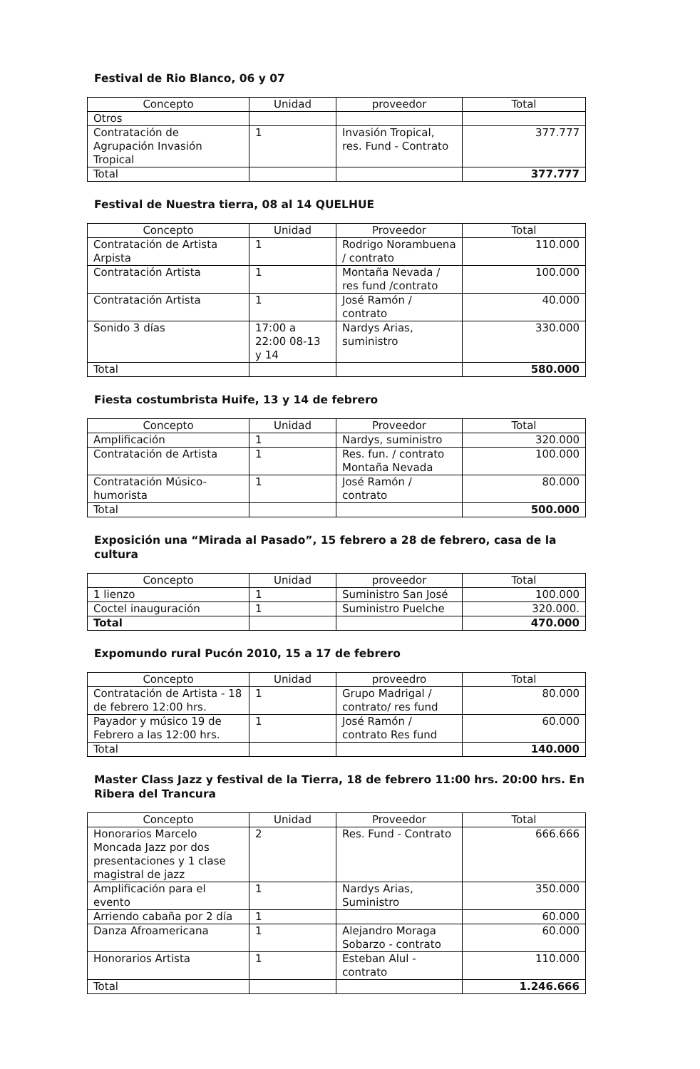Festival de Rio Blanco, 06 y 07
| Concepto | Unidad | proveedor | Total |
| --- | --- | --- | --- |
| Otros | | | |
| Contratación de Agrupación Invasión Tropical | 1 | Invasión Tropical, res. Fund - Contrato | 377.777 |
| Total | | | 377.777 |
Festival de Nuestra tierra, 08 al 14 QUELHUE
| Concepto | Unidad | Proveedor | Total |
| --- | --- | --- | --- |
| Contratación de Artista Arpista | 1 | Rodrigo Norambuena / contrato | 110.000 |
| Contratación Artista | 1 | Montaña Nevada / res fund /contrato | 100.000 |
| Contratación Artista | 1 | José Ramón / contrato | 40.000 |
| Sonido 3 días | 17:00 a 22:00 08-13 y 14 | Nardys Arias, suministro | 330.000 |
| Total | | | 580.000 |
Fiesta costumbrista Huife, 13 y 14 de febrero
| Concepto | Unidad | Proveedor | Total |
| --- | --- | --- | --- |
| Amplificación | 1 | Nardys, suministro | 320.000 |
| Contratación de Artista | 1 | Res. fun. / contrato Montaña Nevada | 100.000 |
| Contratación Músico-humorista | 1 | José Ramón / contrato | 80.000 |
| Total | | | 500.000 |
Exposición una “Mirada al Pasado”, 15 febrero a 28 de febrero, casa de la cultura
| Concepto | Unidad | proveedor | Total |
| --- | --- | --- | --- |
| 1 lienzo | 1 | Suministro San José | 100.000 |
| Coctel inauguración | 1 | Suministro Puelche | 320.000. |
| Total | | | 470.000 |
Expomundo rural Pucón 2010, 15 a 17 de febrero
| Concepto | Unidad | proveedro | Total |
| --- | --- | --- | --- |
| Contratación de Artista - 18 de febrero 12:00 hrs. | 1 | Grupo Madrigal / contrato/ res fund | 80.000 |
| Payador y músico 19 de Febrero a las 12:00 hrs. | 1 | José Ramón / contrato Res fund | 60.000 |
| Total | | | 140.000 |
Master Class Jazz y festival de la Tierra, 18 de febrero 11:00 hrs. 20:00 hrs. En Ribera del Trancura
| Concepto | Unidad | Proveedor | Total |
| --- | --- | --- | --- |
| Honorarios Marcelo Moncada Jazz por dos presentaciones y 1 clase magistral de jazz | 2 | Res. Fund - Contrato | 666.666 |
| Amplificación para el evento | 1 | Nardys Arias, Suministro | 350.000 |
| Arriendo cabaña por 2 día | 1 | | 60.000 |
| Danza Afroamericana | 1 | Alejandro Moraga Sobarzo - contrato | 60.000 |
| Honorarios Artista | 1 | Esteban Alul - contrato | 110.000 |
| Total | | | 1.246.666 |